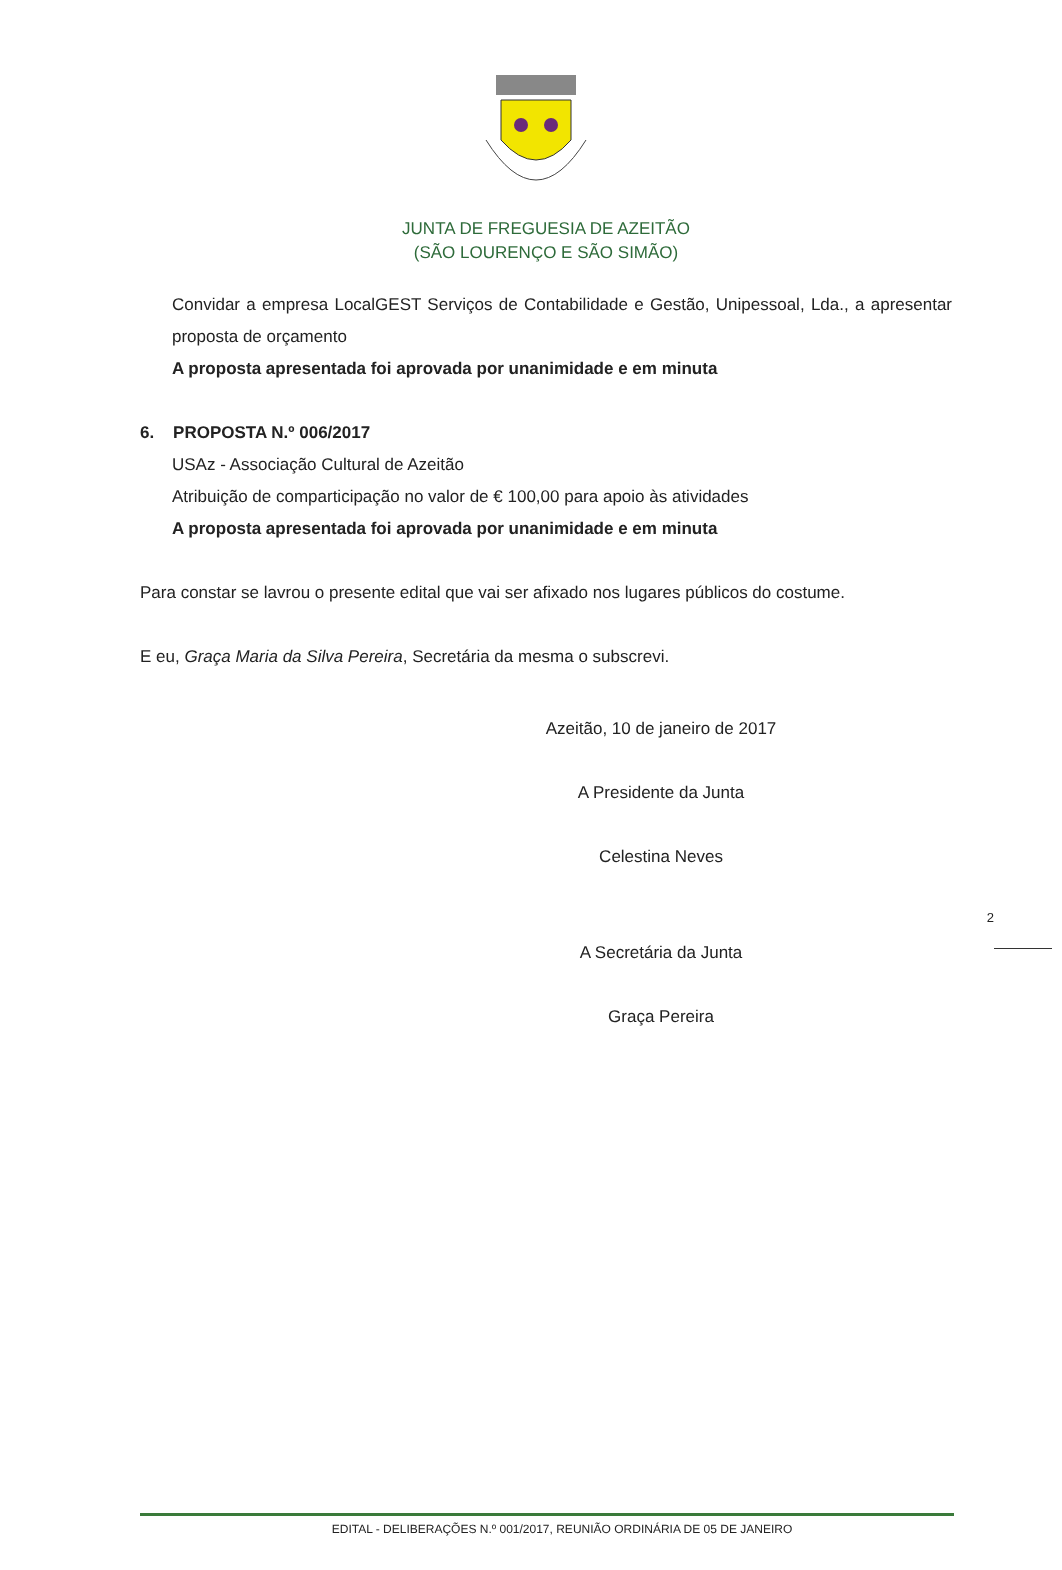JUNTA DE FREGUESIA DE AZEITÃO
(SÃO LOURENÇO E SÃO SIMÃO)
Convidar a empresa LocalGEST Serviços de Contabilidade e Gestão, Unipessoal, Lda., a apresentar proposta de orçamento
A proposta apresentada foi aprovada por unanimidade e em minuta
6. PROPOSTA N.º 006/2017
USAz - Associação Cultural de Azeitão
Atribuição de comparticipação no valor de € 100,00 para apoio às atividades
A proposta apresentada foi aprovada por unanimidade e em minuta
Para constar se lavrou o presente edital que vai ser afixado nos lugares públicos do costume.
E eu, Graça Maria da Silva Pereira, Secretária da mesma o subscrevi.
Azeitão, 10 de janeiro de 2017
A Presidente da Junta
Celestina Neves
A Secretária da Junta
Graça Pereira
2
EDITAL - DELIBERAÇÕES N.º 001/2017, REUNIÃO ORDINÁRIA DE 05 DE JANEIRO